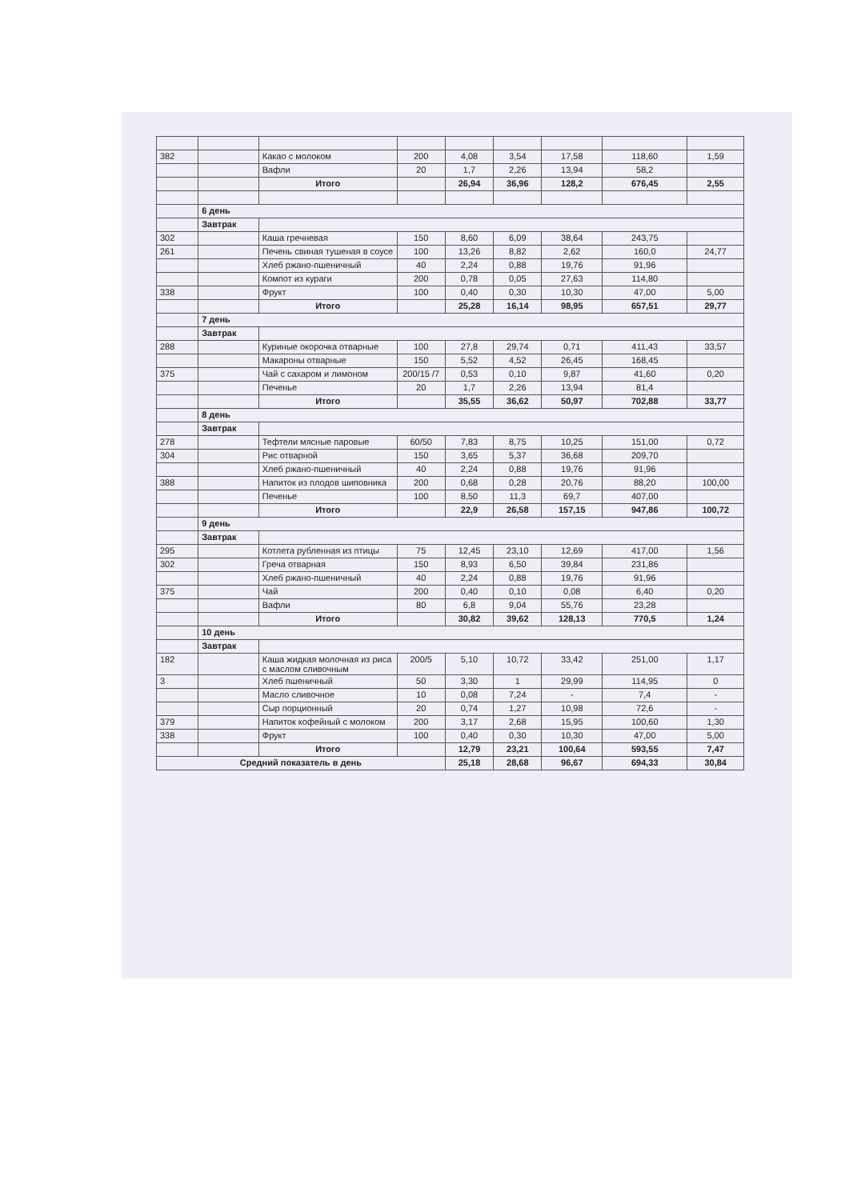| 382 | | Какао с молоком | 200 | 4,08 | 3,54 | 17,58 | 118,60 | 1,59 |
| | | Вафли | 20 | 1,7 | 2,26 | 13,94 | 58,2 | |
| | | Итого | | 26,94 | 36,96 | 128,2 | 676,45 | 2,55 |
| | 6 день | | | | | | | |
| | Завтрак | | | | | | | |
| 302 | | Каша гречневая | 150 | 8,60 | 6,09 | 38,64 | 243,75 | |
| 261 | | Печень свиная тушеная в соусе | 100 | 13,26 | 8,82 | 2,62 | 160,0 | 24,77 |
| | | Хлеб ржано-пшеничный | 40 | 2,24 | 0,88 | 19,76 | 91,96 | |
| | | Компот из кураги | 200 | 0,78 | 0,05 | 27,63 | 114,80 | |
| 338 | | Фрукт | 100 | 0,40 | 0,30 | 10,30 | 47,00 | 5,00 |
| | | Итого | | 25,28 | 16,14 | 98,95 | 657,51 | 29,77 |
| | 7 день | | | | | | | |
| | Завтрак | | | | | | | |
| 288 | | Куриные окорочка отварные | 100 | 27,8 | 29,74 | 0,71 | 411,43 | 33,57 |
| | | Макароны отварные | 150 | 5,52 | 4,52 | 26,45 | 168,45 | |
| 375 | | Чай с сахаром и лимоном | 200/15 /7 | 0,53 | 0,10 | 9,87 | 41,60 | 0,20 |
| | | Печенье | 20 | 1,7 | 2,26 | 13,94 | 81,4 | |
| | | Итого | | 35,55 | 36,62 | 50,97 | 702,88 | 33,77 |
| | 8 день | | | | | | | |
| | Завтрак | | | | | | | |
| 278 | | Тефтели мясные паровые | 60/50 | 7,83 | 8,75 | 10,25 | 151,00 | 0,72 |
| 304 | | Рис отварной | 150 | 3,65 | 5,37 | 36,68 | 209,70 | |
| | | Хлеб ржано-пшеничный | 40 | 2,24 | 0,88 | 19,76 | 91,96 | |
| 388 | | Напиток из плодов шиповника | 200 | 0,68 | 0,28 | 20,76 | 88,20 | 100,00 |
| | | Печенье | 100 | 8,50 | 11,3 | 69,7 | 407,00 | |
| | | Итого | | 22,9 | 26,58 | 157,15 | 947,86 | 100,72 |
| | 9 день | | | | | | | |
| | Завтрак | | | | | | | |
| 295 | | Котлета рубленная из птицы | 75 | 12,45 | 23,10 | 12,69 | 417,00 | 1,56 |
| 302 | | Греча отварная | 150 | 8,93 | 6,50 | 39,84 | 231,86 | |
| | | Хлеб ржано-пшеничный | 40 | 2,24 | 0,88 | 19,76 | 91,96 | |
| 375 | | Чай | 200 | 0,40 | 0,10 | 0,08 | 6,40 | 0,20 |
| | | Вафли | 80 | 6,8 | 9,04 | 55,76 | 23,28 | |
| | | Итого | | 30,82 | 39,62 | 128,13 | 770,5 | 1,24 |
| | 10 день | | | | | | | |
| | Завтрак | | | | | | | |
| 182 | | Каша жидкая молочная из риса с маслом сливочным | 200/5 | 5,10 | 10,72 | 33,42 | 251,00 | 1,17 |
| 3 | | Хлеб пшеничный | 50 | 3,30 | 1 | 29,99 | 114,95 | 0 |
| | | Масло сливочное | 10 | 0,08 | 7,24 | - | 7,4 | - |
| | | Сыр порционный | 20 | 0,74 | 1,27 | 10,98 | 72,6 | - |
| 379 | | Напиток кофейный с молоком | 200 | 3,17 | 2,68 | 15,95 | 100,60 | 1,30 |
| 338 | | Фрукт | 100 | 0,40 | 0,30 | 10,30 | 47,00 | 5,00 |
| | | Итого | | 12,79 | 23,21 | 100,64 | 593,55 | 7,47 |
| Средний показатель в день | | | | 25,18 | 28,68 | 96,67 | 694,33 | 30,84 |